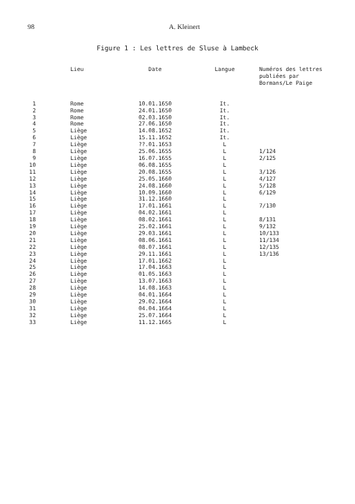98 A. Kleinert
Figure 1 : Les lettres de Sluse à Lambeck
| | Lieu | Date | Langue | Numéros des lettres publiées par Bormans/Le Paige |
| --- | --- | --- | --- | --- |
| 1 | Rome | 10.01.1650 | It. | |
| 2 | Rome | 24.01.1650 | It. | |
| 3 | Rome | 02.03.1650 | It. | |
| 4 | Rome | 27.06.1650 | It. | |
| 5 | Liège | 14.08.1652 | It. | |
| 6 | Liège | 15.11.1652 | It. | |
| 7 | Liège | ??.01.1653 | L | |
| 8 | Liège | 25.06.1655 | L | 1/124 |
| 9 | Liège | 16.07.1655 | L | 2/125 |
| 10 | Liège | 06.08.1655 | L | |
| 11 | Liège | 20.08.1655 | L | 3/126 |
| 12 | Liège | 25.05.1660 | L | 4/127 |
| 13 | Liège | 24.08.1660 | L | 5/128 |
| 14 | Liège | 10.09.1660 | L | 6/129 |
| 15 | Liège | 31.12.1660 | L | |
| 16 | Liège | 17.01.1661 | L | 7/130 |
| 17 | Liège | 04.02.1661 | L | |
| 18 | Liège | 08.02.1661 | L | 8/131 |
| 19 | Liège | 25.02.1661 | L | 9/132 |
| 20 | Liège | 29.03.1661 | L | 10/133 |
| 21 | Liège | 08.06.1661 | L | 11/134 |
| 22 | Liège | 08.07.1661 | L | 12/135 |
| 23 | Liège | 29.11.1661 | L | 13/136 |
| 24 | Liège | 17.01.1662 | L | |
| 25 | Liège | 17.04.1663 | L | |
| 26 | Liège | 01.05.1663 | L | |
| 27 | Liège | 13.07.1663 | L | |
| 28 | Liège | 14.08.1663 | L | |
| 29 | Liège | 04.01.1664 | L | |
| 30 | Liège | 29.02.1664 | L | |
| 31 | Liège | 04.04.1664 | L | |
| 32 | Liège | 25.07.1664 | L | |
| 33 | Liège | 11.12.1665 | L | |